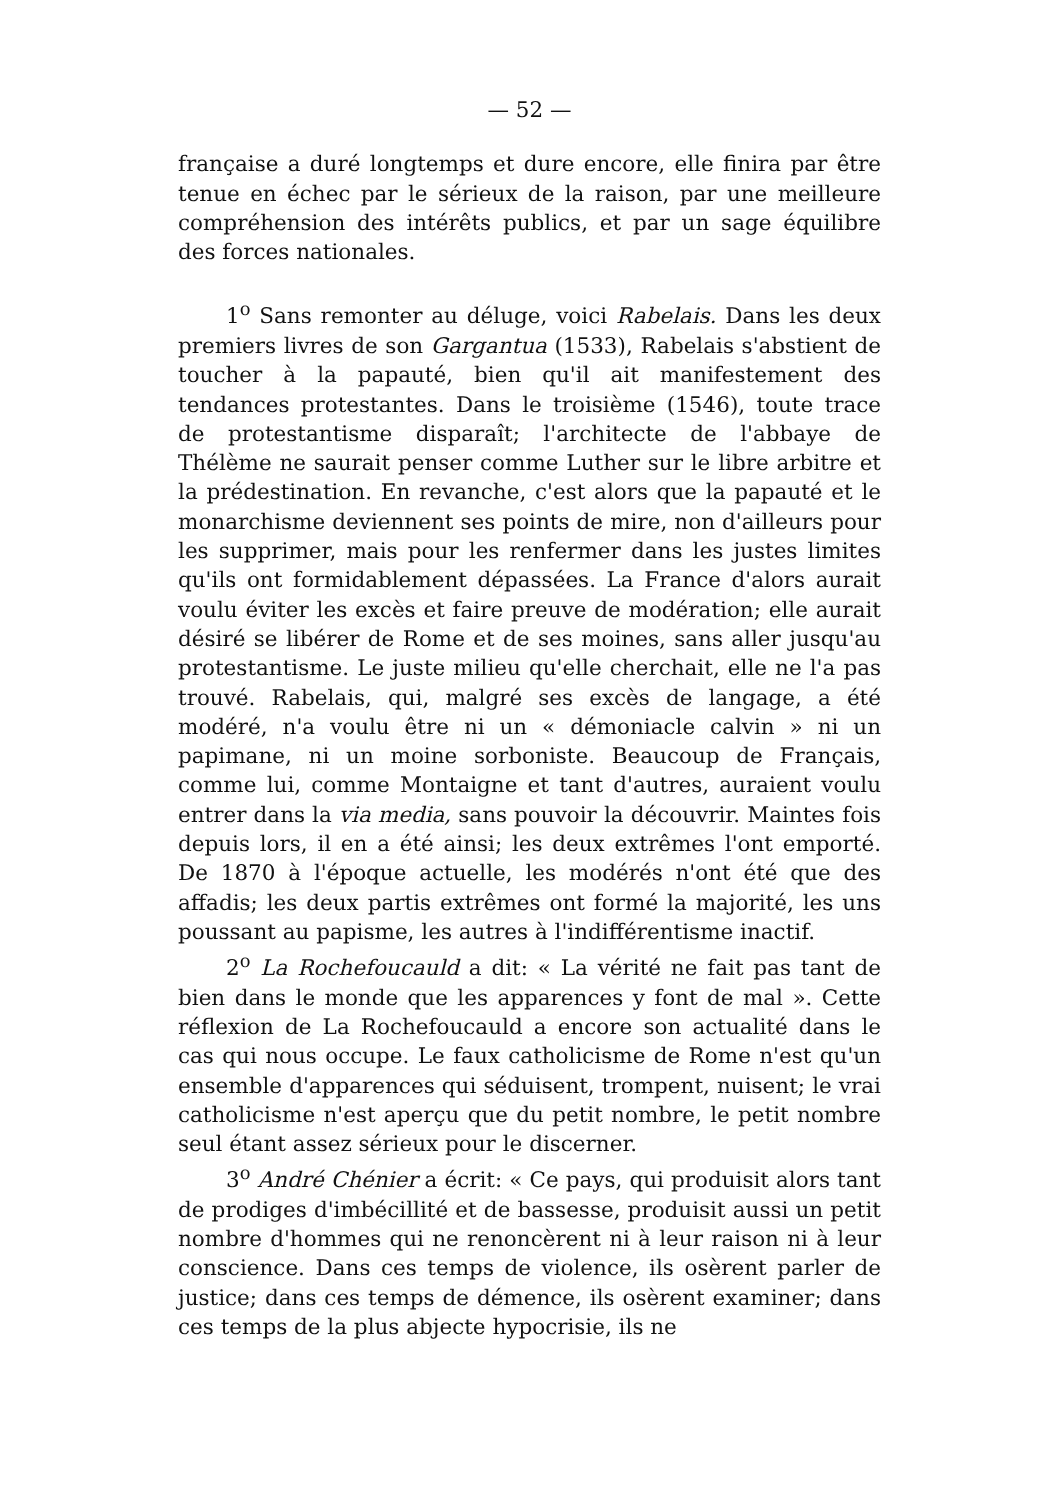— 52 —
française a duré longtemps et dure encore, elle finira par être tenue en échec par le sérieux de la raison, par une meilleure compréhension des intérêts publics, et par un sage équilibre des forces nationales.
1<sup>o</sup> Sans remonter au déluge, voici Rabelais. Dans les deux premiers livres de son Gargantua (1533), Rabelais s'abstient de toucher à la papauté, bien qu'il ait manifestement des tendances protestantes. Dans le troisième (1546), toute trace de protestantisme disparaît; l'architecte de l'abbaye de Thélème ne saurait penser comme Luther sur le libre arbitre et la prédestination. En revanche, c'est alors que la papauté et le monarchisme deviennent ses points de mire, non d'ailleurs pour les supprimer, mais pour les renfermer dans les justes limites qu'ils ont formidablement dépassées. La France d'alors aurait voulu éviter les excès et faire preuve de modération; elle aurait désiré se libérer de Rome et de ses moines, sans aller jusqu'au protestantisme. Le juste milieu qu'elle cherchait, elle ne l'a pas trouvé. Rabelais, qui, malgré ses excès de langage, a été modéré, n'a voulu être ni un « démoniacle calvin » ni un papimane, ni un moine sorboniste. Beaucoup de Français, comme lui, comme Montaigne et tant d'autres, auraient voulu entrer dans la via media, sans pouvoir la découvrir. Maintes fois depuis lors, il en a été ainsi; les deux extrêmes l'ont emporté. De 1870 à l'époque actuelle, les modérés n'ont été que des affadis; les deux partis extrêmes ont formé la majorité, les uns poussant au papisme, les autres à l'indifférentisme inactif.
2<sup>o</sup> La Rochefoucauld a dit: « La vérité ne fait pas tant de bien dans le monde que les apparences y font de mal ». Cette réflexion de La Rochefoucauld a encore son actualité dans le cas qui nous occupe. Le faux catholicisme de Rome n'est qu'un ensemble d'apparences qui séduisent, trompent, nuisent; le vrai catholicisme n'est aperçu que du petit nombre, le petit nombre seul étant assez sérieux pour le discerner.
3<sup>o</sup> André Chénier a écrit: « Ce pays, qui produisit alors tant de prodiges d'imbécillité et de bassesse, produisit aussi un petit nombre d'hommes qui ne renoncèrent ni à leur raison ni à leur conscience. Dans ces temps de violence, ils osèrent parler de justice; dans ces temps de démence, ils osèrent examiner; dans ces temps de la plus abjecte hypocrisie, ils ne